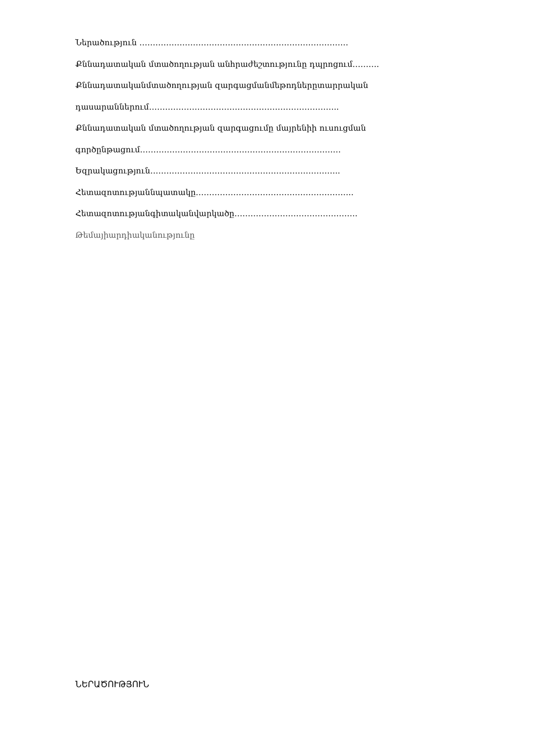Ներածություն ……………………………………………………………………
Քննադատական մտածողության անհրաժեշտությունը դպրոցում……….
Քննադատականմտածողության զարգացմանմեթոդներըտարրական
դասարաններում……………………………………………………………..
Քննադատական մտածողության զարգացումը մայրենիի ուսուցման
գործընթացում…………………………………………………………………
Եզրակացություն……………………………………………………………..
Հետազոտությաննպատակը…………………………………………………..
Հետազոտությանգիտականվարկածը……………………………………….
Թեմայիարդիականությունը
ՆԵՐԱԾՈՒԹՅՈՒՆ